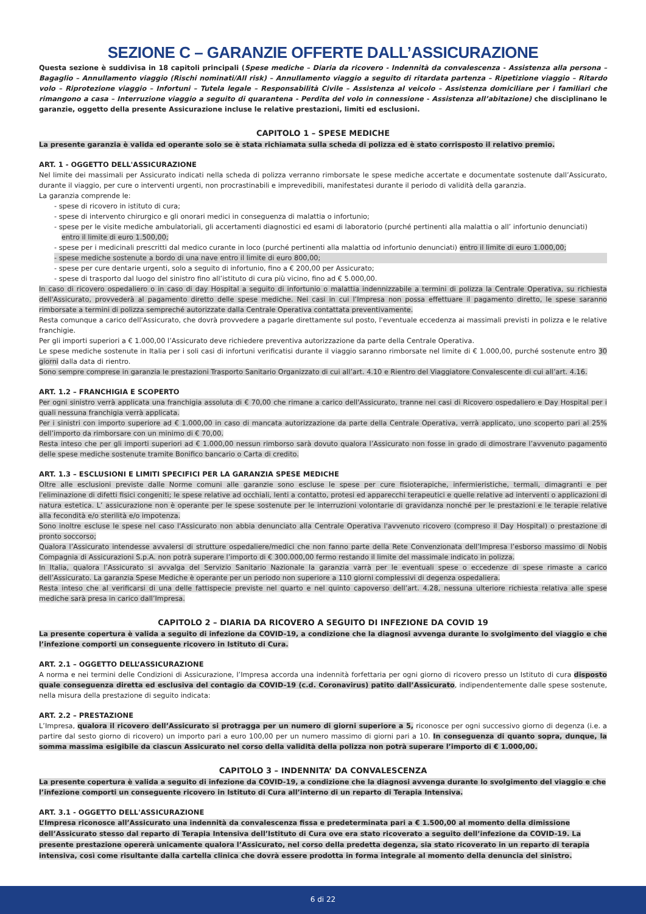SEZIONE C – GARANZIE OFFERTE DALL’ASSICURAZIONE
Questa sezione è suddivisa in 18 capitoli principali (Spese mediche – Diaria da ricovero - Indennità da convalescenza - Assistenza alla persona – Bagaglio – Annullamento viaggio (Rischi nominati/All risk) – Annullamento viaggio a seguito di ritardata partenza – Ripetizione viaggio – Ritardo volo – Riprotezione viaggio – Infortuni – Tutela legale – Responsabilità Civile – Assistenza al veicolo – Assistenza domiciliare per i familiari che rimangono a casa – Interruzione viaggio a seguito di quarantena - Perdita del volo in connessione - Assistenza all’abitazione) che disciplinano le garanzie, oggetto della presente Assicurazione incluse le relative prestazioni, limiti ed esclusioni.
CAPITOLO 1 – SPESE MEDICHE
La presente garanzia è valida ed operante solo se è stata richiamata sulla scheda di polizza ed è stato corrisposto il relativo premio.
ART. 1 - OGGETTO DELL'ASSICURAZIONE
Nel limite dei massimali per Assicurato indicati nella scheda di polizza verranno rimborsate le spese mediche accertate e documentate sostenute dall’Assicurato, durante il viaggio, per cure o interventi urgenti, non procrastinabili e imprevedibili, manifestatesi durante il periodo di validità della garanzia.
La garanzia comprende le:
- spese di ricovero in istituto di cura;
- spese di intervento chirurgico e gli onorari medici in conseguenza di malattia o infortunio;
- spese per le visite mediche ambulatoriali, gli accertamenti diagnostici ed esami di laboratorio (purché pertinenti alla malattia o all’ infortunio denunciati) entro il limite di euro 1.500,00;
- spese per i medicinali prescritti dal medico curante in loco (purché pertinenti alla malattia od infortunio denunciati) entro il limite di euro 1.000,00;
- spese mediche sostenute a bordo di una nave entro il limite di euro 800,00;
- spese per cure dentarie urgenti, solo a seguito di infortunio, fino a € 200,00 per Assicurato;
- spese di trasporto dal luogo del sinistro fino all’istituto di cura più vicino, fino ad € 5.000,00.
In caso di ricovero ospedaliero o in caso di day Hospital a seguito di infortunio o malattia indennizzabile a termini di polizza la Centrale Operativa, su richiesta dell'Assicurato, provvederà al pagamento diretto delle spese mediche. Nei casi in cui l’Impresa non possa effettuare il pagamento diretto, le spese saranno rimborsate a termini di polizza sempreché autorizzate dalla Centrale Operativa contattata preventivamente.
Resta comunque a carico dell'Assicurato, che dovrà provvedere a pagarle direttamente sul posto, l'eventuale eccedenza ai massimali previsti in polizza e le relative franchigie.
Per gli importi superiori a € 1.000,00 l’Assicurato deve richiedere preventiva autorizzazione da parte della Centrale Operativa.
Le spese mediche sostenute in Italia per i soli casi di infortuni verificatisi durante il viaggio saranno rimborsate nel limite di € 1.000,00, purché sostenute entro 30 giorni dalla data di rientro.
Sono sempre comprese in garanzia le prestazioni Trasporto Sanitario Organizzato di cui all’art. 4.10 e Rientro del Viaggiatore Convalescente di cui all’art. 4.16.
ART. 1.2 – FRANCHIGIA E SCOPERTO
Per ogni sinistro verrà applicata una franchigia assoluta di € 70,00 che rimane a carico dell'Assicurato, tranne nei casi di Ricovero ospedaliero e Day Hospital per i quali nessuna franchigia verrà applicata.
Per i sinistri con importo superiore ad € 1.000,00 in caso di mancata autorizzazione da parte della Centrale Operativa, verrà applicato, uno scoperto pari al 25% dell’importo da rimborsare con un minimo di € 70,00.
Resta inteso che per gli importi superiori ad € 1.000,00 nessun rimborso sarà dovuto qualora l’Assicurato non fosse in grado di dimostrare l’avvenuto pagamento delle spese mediche sostenute tramite Bonifico bancario o Carta di credito.
ART. 1.3 – ESCLUSIONI E LIMITI SPECIFICI PER LA GARANZIA SPESE MEDICHE
Oltre alle esclusioni previste dalle Norme comuni alle garanzie sono escluse le spese per cure fisioterapiche, infermieristiche, termali, dimagranti e per l'eliminazione di difetti fisici congeniti; le spese relative ad occhiali, lenti a contatto, protesi ed apparecchi terapeutici e quelle relative ad interventi o applicazioni di natura estetica. L’ assicurazione non è operante per le spese sostenute per le interruzioni volontarie di gravidanza nonché per le prestazioni e le terapie relative alla fecondità e/o sterilità e/o impotenza.
Sono inoltre escluse le spese nel caso l'Assicurato non abbia denunciato alla Centrale Operativa l'avvenuto ricovero (compreso il Day Hospital) o prestazione di pronto soccorso;
Qualora l’Assicurato intendesse avvalersi di strutture ospedaliere/medici che non fanno parte della Rete Convenzionata dell’Impresa l’esborso massimo di Nobis Compagnia di Assicurazioni S.p.A. non potrà superare l’importo di € 300.000,00 fermo restando il limite del massimale indicato in polizza.
In Italia, qualora l’Assicurato si avvalga del Servizio Sanitario Nazionale la garanzia varrà per le eventuali spese o eccedenze di spese rimaste a carico dell’Assicurato. La garanzia Spese Mediche è operante per un periodo non superiore a 110 giorni complessivi di degenza ospedaliera.
Resta inteso che al verificarsi di una delle fattispecie previste nel quarto e nel quinto capoverso dell’art. 4.28, nessuna ulteriore richiesta relativa alle spese mediche sarà presa in carico dall’Impresa.
CAPITOLO 2 – DIARIA DA RICOVERO A SEGUITO DI INFEZIONE DA COVID 19
La presente copertura è valida a seguito di infezione da COVID-19, a condizione che la diagnosi avvenga durante lo svolgimento del viaggio e che l’infezione comporti un conseguente ricovero in Istituto di Cura.
ART. 2.1 – OGGETTO DELL’ASSICURAZIONE
A norma e nei termini delle Condizioni di Assicurazione, l’Impresa accorda una indennità forfettaria per ogni giorno di ricovero presso un Istituto di cura disposto quale conseguenza diretta ed esclusiva del contagio da COVID-19 (c.d. Coronavirus) patito dall’Assicurato, indipendentemente dalle spese sostenute, nella misura della prestazione di seguito indicata:
ART. 2.2 – PRESTAZIONE
L’Impresa, qualora il ricovero dell’Assicurato si protragga per un numero di giorni superiore a 5, riconosce per ogni successivo giorno di degenza (i.e. a partire dal sesto giorno di ricovero) un importo pari a euro 100,00 per un numero massimo di giorni pari a 10. In conseguenza di quanto sopra, dunque, la somma massima esigibile da ciascun Assicurato nel corso della validità della polizza non potrà superare l’importo di € 1.000,00.
CAPITOLO 3 – INDENNITA’ DA CONVALESCENZA
La presente copertura è valida a seguito di infezione da COVID-19, a condizione che la diagnosi avvenga durante lo svolgimento del viaggio e che l’infezione comporti un conseguente ricovero in Istituto di Cura all’interno di un reparto di Terapia Intensiva.
ART. 3.1 - OGGETTO DELL'ASSICURAZIONE
L’Impresa riconosce all’Assicurato una indennità da convalescenza fissa e predeterminata pari a € 1.500,00 al momento della dimissione dell’Assicurato stesso dal reparto di Terapia Intensiva dell’Istituto di Cura ove era stato ricoverato a seguito dell’infezione da COVID-19. La presente prestazione opererà unicamente qualora l’Assicurato, nel corso della predetta degenza, sia stato ricoverato in un reparto di terapia intensiva, così come risultante dalla cartella clinica che dovrà essere prodotta in forma integrale al momento della denuncia del sinistro.
6 di 22